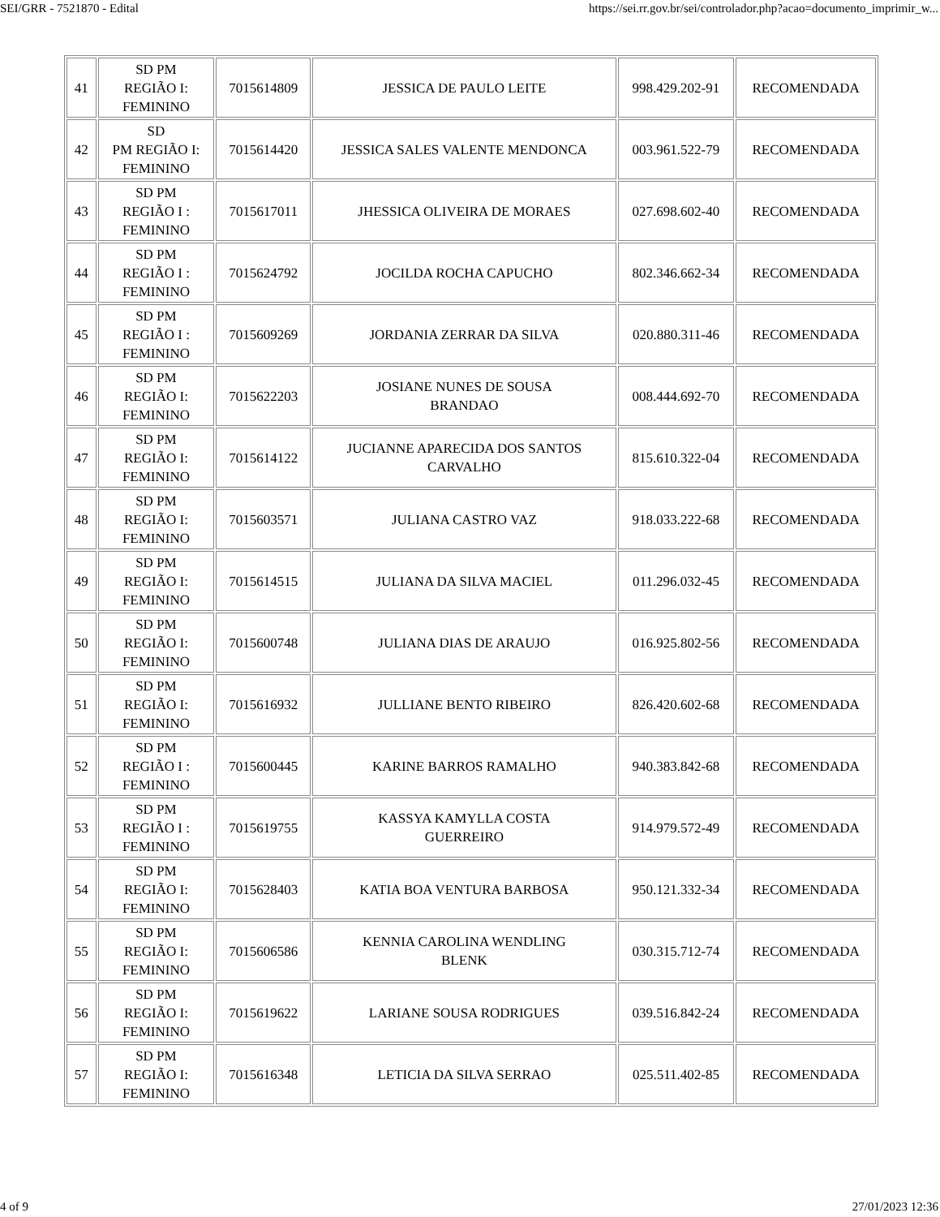SEI/GRR - 7521870 - Edital https://sei.rr.gov.br/sei/controlador.php?acao=documento_imprimir_w...
| 41 | SD PM REGIÃO I: FEMININO | 7015614809 | JESSICA DE PAULO LEITE | 998.429.202-91 | RECOMENDADA |
| 42 | SD PM REGIÃO I: FEMININO | 7015614420 | JESSICA SALES VALENTE MENDONCA | 003.961.522-79 | RECOMENDADA |
| 43 | SD PM REGIÃO I : FEMININO | 7015617011 | JHESSICA OLIVEIRA DE MORAES | 027.698.602-40 | RECOMENDADA |
| 44 | SD PM REGIÃO I : FEMININO | 7015624792 | JOCILDA ROCHA CAPUCHO | 802.346.662-34 | RECOMENDADA |
| 45 | SD PM REGIÃO I : FEMININO | 7015609269 | JORDANIA ZERRAR DA SILVA | 020.880.311-46 | RECOMENDADA |
| 46 | SD PM REGIÃO I: FEMININO | 7015622203 | JOSIANE NUNES DE SOUSA BRANDAO | 008.444.692-70 | RECOMENDADA |
| 47 | SD PM REGIÃO I: FEMININO | 7015614122 | JUCIANNE APARECIDA DOS SANTOS CARVALHO | 815.610.322-04 | RECOMENDADA |
| 48 | SD PM REGIÃO I: FEMININO | 7015603571 | JULIANA CASTRO VAZ | 918.033.222-68 | RECOMENDADA |
| 49 | SD PM REGIÃO I: FEMININO | 7015614515 | JULIANA DA SILVA MACIEL | 011.296.032-45 | RECOMENDADA |
| 50 | SD PM REGIÃO I: FEMININO | 7015600748 | JULIANA DIAS DE ARAUJO | 016.925.802-56 | RECOMENDADA |
| 51 | SD PM REGIÃO I: FEMININO | 7015616932 | JULLIANE BENTO RIBEIRO | 826.420.602-68 | RECOMENDADA |
| 52 | SD PM REGIÃO I : FEMININO | 7015600445 | KARINE BARROS RAMALHO | 940.383.842-68 | RECOMENDADA |
| 53 | SD PM REGIÃO I : FEMININO | 7015619755 | KASSYA KAMYLLA COSTA GUERREIRO | 914.979.572-49 | RECOMENDADA |
| 54 | SD PM REGIÃO I: FEMININO | 7015628403 | KATIA BOA VENTURA BARBOSA | 950.121.332-34 | RECOMENDADA |
| 55 | SD PM REGIÃO I: FEMININO | 7015606586 | KENNIA CAROLINA WENDLING BLENK | 030.315.712-74 | RECOMENDADA |
| 56 | SD PM REGIÃO I: FEMININO | 7015619622 | LARIANE SOUSA RODRIGUES | 039.516.842-24 | RECOMENDADA |
| 57 | SD PM REGIÃO I: FEMININO | 7015616348 | LETICIA DA SILVA SERRAO | 025.511.402-85 | RECOMENDADA |
4 of 9 27/01/2023 12:36